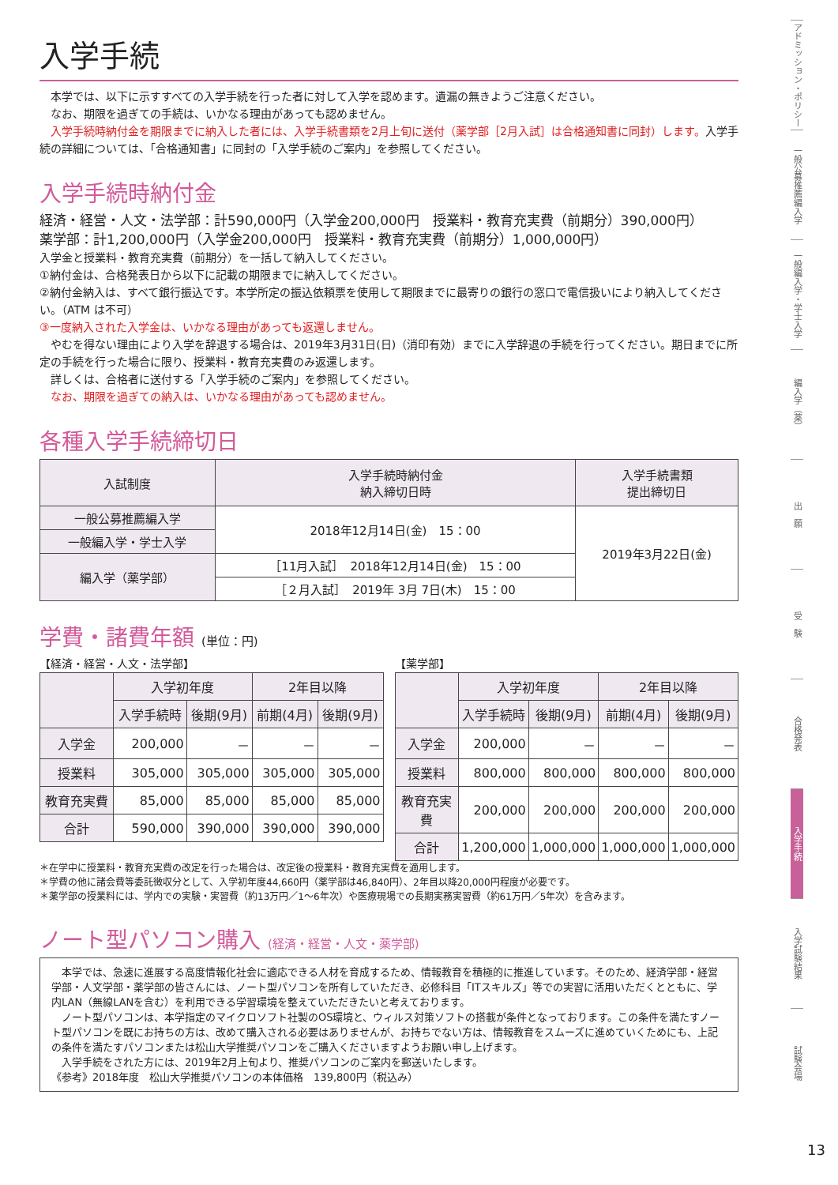入学手続
　本学では、以下に示すすべての入学手続を行った者に対して入学を認めます。遺漏の無きようご注意ください。
　なお、期限を過ぎての手続は、いかなる理由があっても認めません。
　入学手続時納付金を期限までに納入した者には、入学手続書類を2月上旬に送付（薬学部［2月入試］は合格通知書に同封）します。入学手続の詳細については、「合格通知書」に同封の「入学手続のご案内」を参照してください。
入学手続時納付金
経済・経営・人文・法学部：計590,000円（入学金200,000円　授業料・教育充実費（前期分）390,000円）
薬学部：計1,200,000円（入学金200,000円　授業料・教育充実費（前期分）1,000,000円）
入学金と授業料・教育充実費（前期分）を一括して納入してください。
①納付金は、合格発表日から以下に記載の期限までに納入してください。
②納付金納入は、すべて銀行振込です。本学所定の振込依頼票を使用して期限までに最寄りの銀行の窓口で電信扱いにより納入してください。（ATM は不可）
③一度納入された入学金は、いかなる理由があっても返還しません。
　やむを得ない理由により入学を辞退する場合は、2019年3月31日(日)（消印有効）までに入学辞退の手続を行ってください。期日までに所定の手続を行った場合に限り、授業料・教育充実費のみ返還します。
　詳しくは、合格者に送付する「入学手続のご案内」を参照してください。
　なお、期限を過ぎての納入は、いかなる理由があっても認めません。
各種入学手続締切日
| 入試制度 | 入学手続時納付金 納入締切日時 | 入学手続書類 提出締切日 |
| --- | --- | --- |
| 一般公募推薦編入学 | 2018年12月14日(金) 15：00 | 2019年3月22日(金) |
| 一般編入学・学士入学 | | |
| 編入学（薬学部） | ［11月入試］ 2018年12月14日(金) 15：00 | |
| | ［２月入試］ 2019年 3月 7日(木) 15：00 | |
学費・諸費年額 (単位：円)
【経済・経営・人文・法学部】
| | 入学初年度 | | 2年目以降 | |
| --- | --- | --- | --- | --- |
| | 入学手続時 | 後期(9月) | 前期(4月) | 後期(9月) |
| 入学金 | 200,000 | － | － | － |
| 授業料 | 305,000 | 305,000 | 305,000 | 305,000 |
| 教育充実費 | 85,000 | 85,000 | 85,000 | 85,000 |
| 合計 | 590,000 | 390,000 | 390,000 | 390,000 |
【薬学部】
| | 入学初年度 | | 2年目以降 | |
| --- | --- | --- | --- | --- |
| | 入学手続時 | 後期(9月) | 前期(4月) | 後期(9月) |
| 入学金 | 200,000 | － | － | － |
| 授業料 | 800,000 | 800,000 | 800,000 | 800,000 |
| 教育充実費 | 200,000 | 200,000 | 200,000 | 200,000 |
| 合計 | 1,200,000 | 1,000,000 | 1,000,000 | 1,000,000 |
＊在学中に授業料・教育充実費の改定を行った場合は、改定後の授業料・教育充実費を適用します。
＊学費の他に諸会費等委託徴収分として、入学初年度44,660円（薬学部は46,840円）、2年目以降20,000円程度が必要です。
＊薬学部の授業料には、学内での実験・実習費（約13万円／1～6年次）や医療現場での長期実務実習費（約61万円／5年次）を含みます。
ノート型パソコン購入 (経済・経営・人文・薬学部)
　本学では、急速に進展する高度情報化社会に適応できる人材を育成するため、情報教育を積極的に推進しています。そのため、経済学部・経営学部・人文学部・薬学部の皆さんには、ノート型パソコンを所有していただき、必修科目「ITスキルズ」等での実習に活用いただくとともに、学内LAN（無線LANを含む）を利用できる学習環境を整えていただきたいと考えております。
　ノート型パソコンは、本学指定のマイクロソフト社製のOS環境と、ウィルス対策ソフトの搭載が条件となっております。この条件を満たすノート型パソコンを既にお持ちの方は、改めて購入される必要はありませんが、お持ちでない方は、情報教育をスムーズに進めていくためにも、上記の条件を満たすパソコンまたは松山大学推奨パソコンをご購入くださいますようお願い申し上げます。
　入学手続をされた方には、2019年2月上旬より、推奨パソコンのご案内を郵送いたします。
《参考》2018年度　松山大学推奨パソコンの本体価格　139,800円（税込み）
アドミッション・ポリシー
一般公募推薦編入学
一般編入学・学士入学
編入学（薬）
出　願
受　験
合格発表
入学手続
入学試験結果
試験会場
13